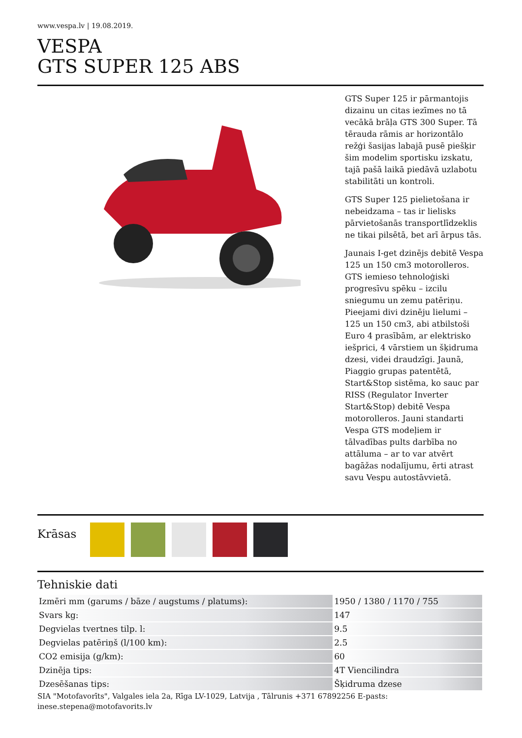www.vespa.lv | 19.08.2019.
VESPA
GTS SUPER 125 ABS
GTS Super 125 ir pārmantojis dizainu un citas iezīmes no tā vecākā brāļa GTS 300 Super. Tā tērauda rāmis ar horizontālo režģi šasijas labajā pusē piešķir šim modelim sportisku izskatu, tajā pašā laikā piedāvā uzlabotu stabilitāti un kontroli.
GTS Super 125 pielietošana ir nebeidzama – tas ir lielisks pārvietošanās transportlīdzeklis ne tikai pilsētā, bet arī ārpus tās.
Jaunais I-get dzinējs debitē Vespa 125 un 150 cm3 motorolleros. GTS iemieso tehnoloģiski progresīvu spēku – izcilu sniegumu un zemu patēriņu. Pieejami divi dzinēju lielumi – 125 un 150 cm3, abi atbilstoši Euro 4 prasībām, ar elektrisko iešprici, 4 vārstiem un šķidruma dzesi, videi draudzīgi. Jaunā, Piaggio grupas patentētā, Start&Stop sistēma, ko sauc par RISS (Regulator Inverter Start&Stop) debitē Vespa motorolleros. Jauni standarti Vespa GTS modeļiem ir tālvadības pults darbība no attāluma – ar to var atvērt bagāžas nodalījumu, ērti atrast savu Vespu autostāvvietā.
Krāsas
Tehniskie dati
| Izmēri mm (garums / bāze / augstums / platums): | 1950 / 1380 / 1170 / 755 |
| Svars kg: | 147 |
| Degvielas tvertnes tilp. l: | 9.5 |
| Degvielas patēriņš (l/100 km): | 2.5 |
| CO2 emisija (g/km): | 60 |
| Dzinēja tips: | 4T Viencilindra |
| Dzesēšanas tips: | Šķidruma dzese |
SIA "Motofavorīts", Valgales iela 2a, Rīga LV-1029, Latvija , Tālrunis +371 67892256 E-pasts:
inese.stepena@motofavorits.lv